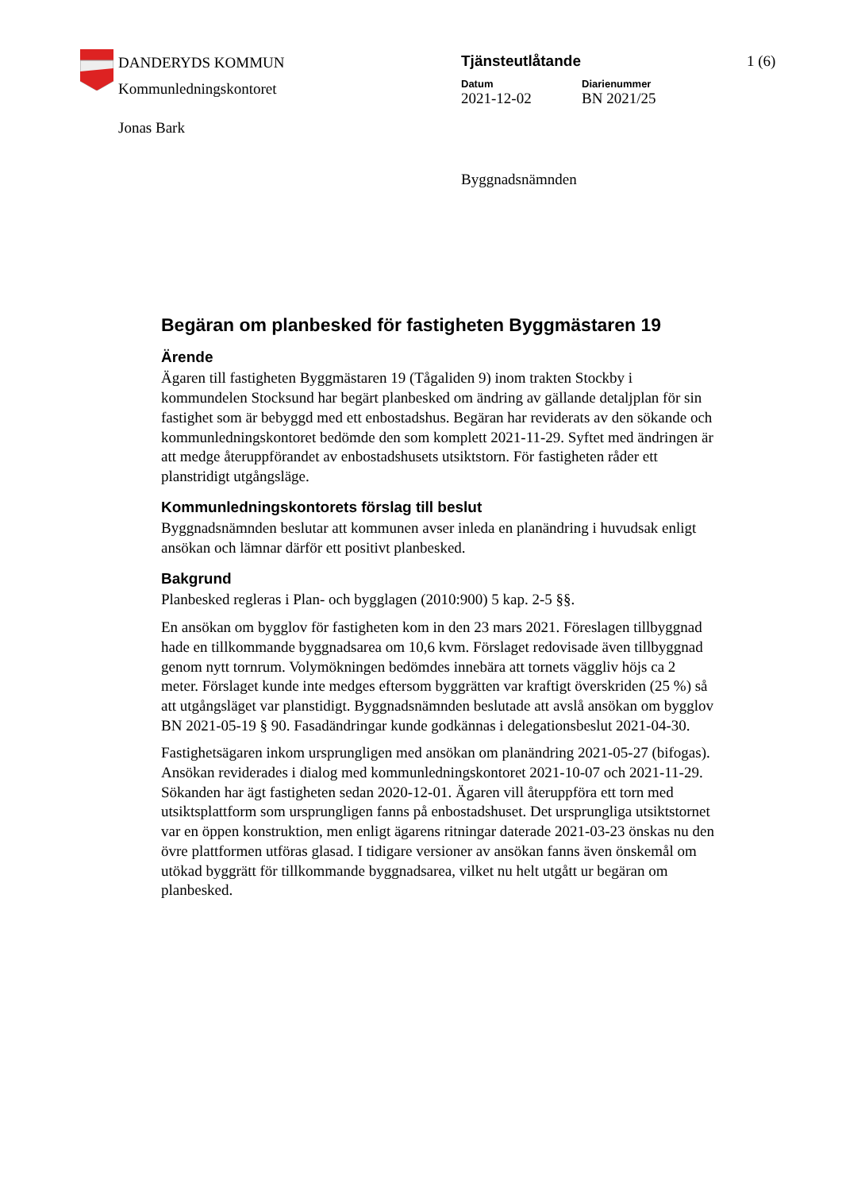DANDERYDS KOMMUN
Kommunledningskontoret
Jonas Bark
Tjänsteutlåtande
Datum
2021-12-02
Diarienummer
BN 2021/25
Byggnadsnämnden
1 (6)
Begäran om planbesked för fastigheten Byggmästaren 19
Ärende
Ägaren till fastigheten Byggmästaren 19 (Tågaliden 9) inom trakten Stockby i kommundelen Stocksund har begärt planbesked om ändring av gällande detaljplan för sin fastighet som är bebyggd med ett enbostadshus. Begäran har reviderats av den sökande och kommunledningskontoret bedömde den som komplett 2021-11-29. Syftet med ändringen är att medge återuppförandet av enbostadshusets utsiktstorn. För fastigheten råder ett planstridigt utgångsläge.
Kommunledningskontorets förslag till beslut
Byggnadsnämnden beslutar att kommunen avser inleda en planändring i huvudsak enligt ansökan och lämnar därför ett positivt planbesked.
Bakgrund
Planbesked regleras i Plan- och bygglagen (2010:900) 5 kap. 2-5 §§.
En ansökan om bygglov för fastigheten kom in den 23 mars 2021. Föreslagen tillbyggnad hade en tillkommande byggnadsarea om 10,6 kvm. Förslaget redovisade även tillbyggnad genom nytt tornrum. Volymökningen bedömdes innebära att tornets väggliv höjs ca 2 meter. Förslaget kunde inte medges eftersom byggrätten var kraftigt överskriden (25 %) så att utgångsläget var planstidigt. Byggnadsnämnden beslutade att avslå ansökan om bygglov BN 2021-05-19 § 90. Fasadändringar kunde godkännas i delegationsbeslut 2021-04-30.
Fastighetsägaren inkom ursprungligen med ansökan om planändring 2021-05-27 (bifogas). Ansökan reviderades i dialog med kommunledningskontoret 2021-10-07 och 2021-11-29. Sökanden har ägt fastigheten sedan 2020-12-01. Ägaren vill återuppföra ett torn med utsiktsplattform som ursprungligen fanns på enbostadshuset. Det ursprungliga utsiktstornet var en öppen konstruktion, men enligt ägarens ritningar daterade 2021-03-23 önskas nu den övre plattformen utföras glasad. I tidigare versioner av ansökan fanns även önskemål om utökad byggrätt för tillkommande byggnadsarea, vilket nu helt utgått ur begäran om planbesked.